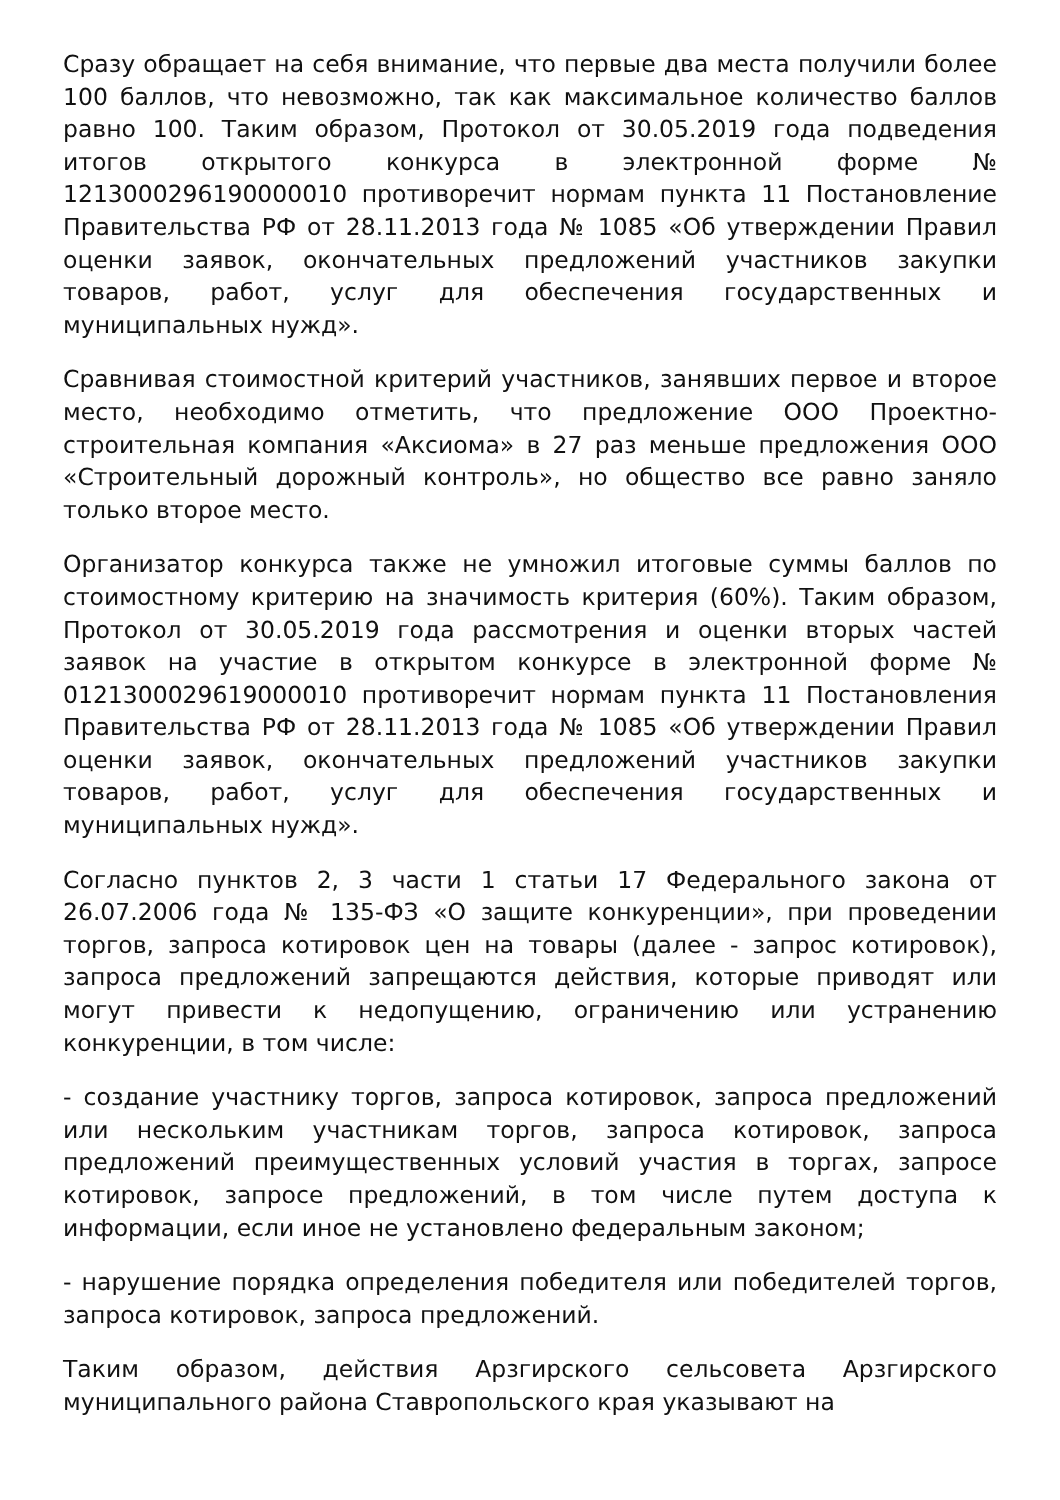Сразу обращает на себя внимание, что первые два места получили более 100 баллов, что невозможно, так как максимальное количество баллов равно 100. Таким образом, Протокол от 30.05.2019 года подведения итогов открытого конкурса в электронной форме № 1213000296190000010 противоречит нормам пункта 11 Постановление Правительства РФ от 28.11.2013 года № 1085 «Об утверждении Правил оценки заявок, окончательных предложений участников закупки товаров, работ, услуг для обеспечения государственных и муниципальных нужд».
Сравнивая стоимостной критерий участников, занявших первое и второе место, необходимо отметить, что предложение ООО Проектно-строительная компания «Аксиома» в 27 раз меньше предложения ООО «Строительный дорожный контроль», но общество все равно заняло только второе место.
Организатор конкурса также не умножил итоговые суммы баллов по стоимостному критерию на значимость критерия (60%). Таким образом, Протокол от 30.05.2019 года рассмотрения и оценки вторых частей заявок на участие в открытом конкурсе в электронной форме № 0121300029619000010 противоречит нормам пункта 11 Постановления Правительства РФ от 28.11.2013 года № 1085 «Об утверждении Правил оценки заявок, окончательных предложений участников закупки товаров, работ, услуг для обеспечения государственных и муниципальных нужд».
Согласно пунктов 2, 3 части 1 статьи 17 Федерального закона от 26.07.2006 года № 135-ФЗ «О защите конкуренции», при проведении торгов, запроса котировок цен на товары (далее - запрос котировок), запроса предложений запрещаются действия, которые приводят или могут привести к недопущению, ограничению или устранению конкуренции, в том числе:
- создание участнику торгов, запроса котировок, запроса предложений или нескольким участникам торгов, запроса котировок, запроса предложений преимущественных условий участия в торгах, запросе котировок, запросе предложений, в том числе путем доступа к информации, если иное не установлено федеральным законом;
- нарушение порядка определения победителя или победителей торгов, запроса котировок, запроса предложений.
Таким образом, действия Арзгирского сельсовета Арзгирского муниципального района Ставропольского края указывают на